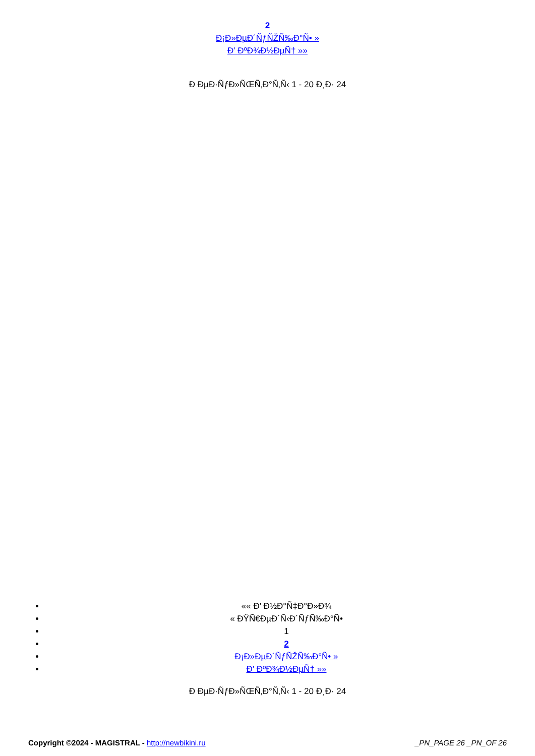2
Ð¡Ð»ÐµÐ´ÑƒÑŽÑ‰Ð°Ñ• »
Ð’ ÐºÐ¾Ð½ÐµÑ† »»
Ð ÐµÐ·ÑƒÐ»ÑŒÑ‚Ð°Ñ‚Ñ‹ 1 - 20 Ð¸Ð· 24
«« Ð’ Ð½Ð°Ñ‡Ð°Ð»Ð¾
« ÐŸÑ€ÐµÐ´Ñ‹Ð´ÑƒÑ‰Ð°Ñ•
1
2
Ð¡Ð»ÐµÐ´ÑƒÑŽÑ‰Ð°Ñ• »
Ð’ ÐºÐ¾Ð½ÐµÑ† »»
Ð ÐµÐ·ÑƒÐ»ÑŒÑ‚Ð°Ñ‚Ñ‹ 1 - 20 Ð¸Ð· 24
Copyright ©2024 - MAGISTRAL - http://newbikini.ru _PN_PAGE 26 _PN_OF 26